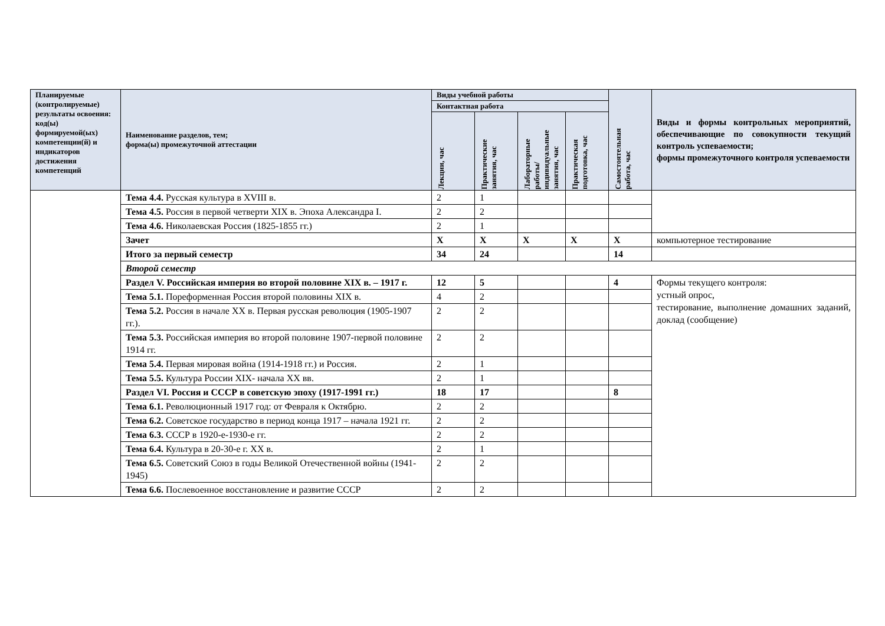| Планируемые (контролируемые) результаты освоения: код(ы) формируемой(ых) компетенции(й) и индикаторов достижения компетенций | Наименование разделов, тем; форма(ы) промежуточной аттестации | Виды учебной работы | | | | Самостоятельная работа, час | Виды и формы контрольных мероприятий, обеспечивающие по совокупности текущий контроль успеваемости; формы промежуточного контроля успеваемости |
| --- | --- | --- | --- | --- | --- | --- | --- |
| | | Контактная работа | | | | | |
| | | Лекции, час | Практические занятия, час | Лабораторные работы/ индивидуальные занятия, час | Практическая подготовка, час | | |
| | Тема 4.4. Русская культура в XVIII в. | 2 | 1 | | | | |
| | Тема 4.5. Россия в первой четверти XIX в. Эпоха Александра I. | 2 | 2 | | | | |
| | Тема 4.6. Николаевская Россия (1825-1855 гг.) | 2 | 1 | | | | |
| | Зачет | Х | Х | Х | Х | Х | компьютерное тестирование |
| | Итого за первый семестр | 34 | 24 | | | 14 | |
| | Второй семестр | | | | | | |
| | Раздел V. Российская империя во второй половине XIX в. – 1917 г. | 12 | 5 | | | 4 | Формы текущего контроля: устный опрос, тестирование, выполнение домашних заданий, доклад (сообщение) |
| | Тема 5.1. Пореформенная Россия второй половины XIX в. | 4 | 2 | | | | |
| | Тема 5.2. Россия в начале XX в. Первая русская революция (1905-1907 гг.). | 2 | 2 | | | | |
| | Тема 5.3. Российская империя во второй половине 1907-первой половине 1914 гг. | 2 | 2 | | | | |
| | Тема 5.4. Первая мировая война (1914-1918 гг.) и Россия. | 2 | 1 | | | | |
| | Тема 5.5. Культура России XIX- начала XX вв. | 2 | 1 | | | | |
| | Раздел VI. Россия и СССР в советскую эпоху (1917-1991 гг.) | 18 | 17 | | | 8 | |
| | Тема 6.1. Революционный 1917 год: от Февраля к Октябрю. | 2 | 2 | | | | |
| | Тема 6.2. Советское государство в период конца 1917 – начала 1921 гг. | 2 | 2 | | | | |
| | Тема 6.3. СССР в 1920-е-1930-е гг. | 2 | 2 | | | | |
| | Тема 6.4. Культура в 20-30-е г. XX в. | 2 | 1 | | | | |
| | Тема 6.5. Советский Союз в годы Великой Отечественной войны (1941-1945) | 2 | 2 | | | | |
| | Тема 6.6. Послевоенное восстановление и развитие СССР | 2 | 2 | | | | |